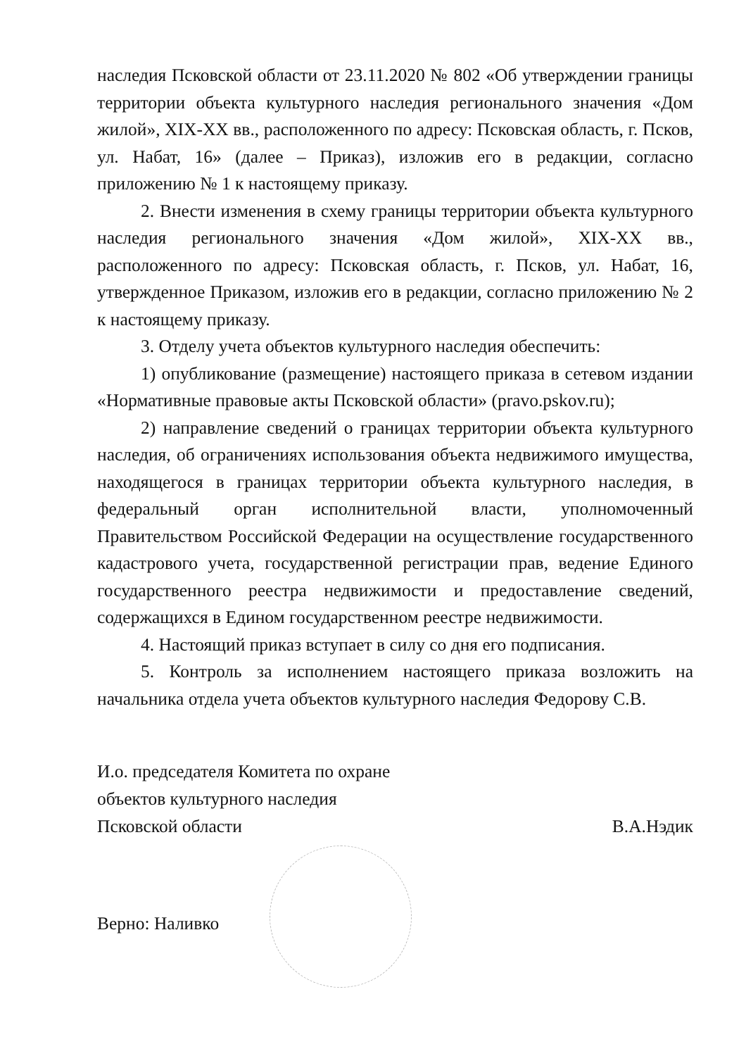наследия Псковской области от 23.11.2020 № 802 «Об утверждении границы территории объекта культурного наследия регионального значения «Дом жилой», XIX-XX вв., расположенного по адресу: Псковская область, г. Псков, ул. Набат, 16» (далее – Приказ), изложив его в редакции, согласно приложению № 1 к настоящему приказу.
2. Внести изменения в схему границы территории объекта культурного наследия регионального значения «Дом жилой», XIX-XX вв., расположенного по адресу: Псковская область, г. Псков, ул. Набат, 16, утвержденное Приказом, изложив его в редакции, согласно приложению № 2 к настоящему приказу.
3. Отделу учета объектов культурного наследия обеспечить:
1) опубликование (размещение) настоящего приказа в сетевом издании «Нормативные правовые акты Псковской области» (pravo.pskov.ru);
2) направление сведений о границах территории объекта культурного наследия, об ограничениях использования объекта недвижимого имущества, находящегося в границах территории объекта культурного наследия, в федеральный орган исполнительной власти, уполномоченный Правительством Российской Федерации на осуществление государственного кадастрового учета, государственной регистрации прав, ведение Единого государственного реестра недвижимости и предоставление сведений, содержащихся в Едином государственном реестре недвижимости.
4. Настоящий приказ вступает в силу со дня его подписания.
5. Контроль за исполнением настоящего приказа возложить на начальника отдела учета объектов культурного наследия Федорову С.В.
И.о. председателя Комитета по охране
объектов культурного наследия
Псковской области В.А.Нэдик
Верно: Наливко